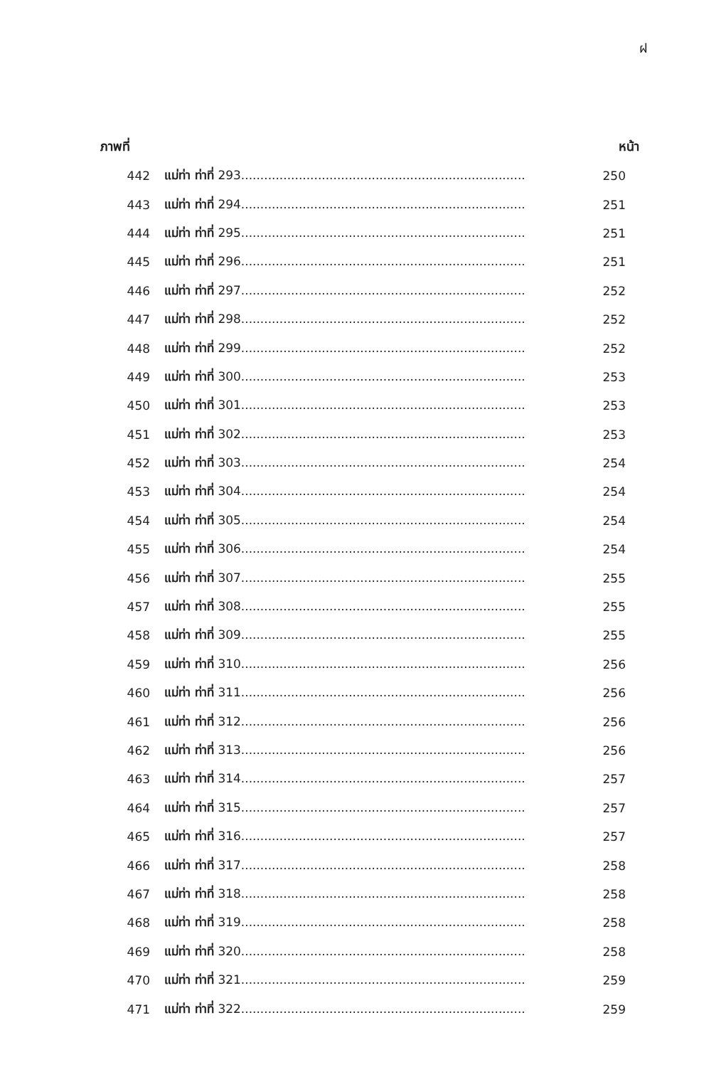ฝ
| ภาพที่ | | หน้า |
| --- | --- | --- |
| 442 | แม่ท่า ท่าที่ 293.......................................................................... | 250 |
| 443 | แม่ท่า ท่าที่ 294.......................................................................... | 251 |
| 444 | แม่ท่า ท่าที่ 295.......................................................................... | 251 |
| 445 | แม่ท่า ท่าที่ 296.......................................................................... | 251 |
| 446 | แม่ท่า ท่าที่ 297.......................................................................... | 252 |
| 447 | แม่ท่า ท่าที่ 298.......................................................................... | 252 |
| 448 | แม่ท่า ท่าที่ 299.......................................................................... | 252 |
| 449 | แม่ท่า ท่าที่ 300.......................................................................... | 253 |
| 450 | แม่ท่า ท่าที่ 301.......................................................................... | 253 |
| 451 | แม่ท่า ท่าที่ 302.......................................................................... | 253 |
| 452 | แม่ท่า ท่าที่ 303.......................................................................... | 254 |
| 453 | แม่ท่า ท่าที่ 304.......................................................................... | 254 |
| 454 | แม่ท่า ท่าที่ 305.......................................................................... | 254 |
| 455 | แม่ท่า ท่าที่ 306.......................................................................... | 254 |
| 456 | แม่ท่า ท่าที่ 307.......................................................................... | 255 |
| 457 | แม่ท่า ท่าที่ 308.......................................................................... | 255 |
| 458 | แม่ท่า ท่าที่ 309.......................................................................... | 255 |
| 459 | แม่ท่า ท่าที่ 310.......................................................................... | 256 |
| 460 | แม่ท่า ท่าที่ 311.......................................................................... | 256 |
| 461 | แม่ท่า ท่าที่ 312.......................................................................... | 256 |
| 462 | แม่ท่า ท่าที่ 313.......................................................................... | 256 |
| 463 | แม่ท่า ท่าที่ 314.......................................................................... | 257 |
| 464 | แม่ท่า ท่าที่ 315.......................................................................... | 257 |
| 465 | แม่ท่า ท่าที่ 316.......................................................................... | 257 |
| 466 | แม่ท่า ท่าที่ 317.......................................................................... | 258 |
| 467 | แม่ท่า ท่าที่ 318.......................................................................... | 258 |
| 468 | แม่ท่า ท่าที่ 319.......................................................................... | 258 |
| 469 | แม่ท่า ท่าที่ 320.......................................................................... | 258 |
| 470 | แม่ท่า ท่าที่ 321.......................................................................... | 259 |
| 471 | แม่ท่า ท่าที่ 322.......................................................................... | 259 |